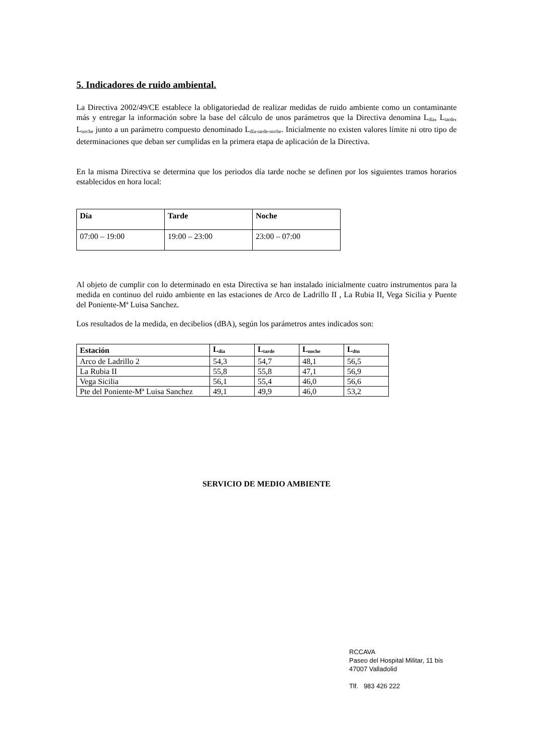5. Indicadores de ruido ambiental.
La Directiva 2002/49/CE establece la obligatoriedad de realizar medidas de ruido ambiente como un contaminante más y entregar la información sobre la base del cálculo de unos parámetros que la Directiva denomina L<sub>día</sub>, L<sub>tarde</sub>, L<sub>noche</sub> junto a un parámetro compuesto denominado L<sub>día-tarde-noche</sub>. Inicialmente no existen valores límite ni otro tipo de determinaciones que deban ser cumplidas en la primera etapa de aplicación de la Directiva.
En la misma Directiva se determina que los periodos día tarde noche se definen por los siguientes tramos horarios establecidos en hora local:
| Día | Tarde | Noche |
| --- | --- | --- |
| 07:00 – 19:00 | 19:00 – 23:00 | 23:00 – 07:00 |
Al objeto de cumplir con lo determinado en esta Directiva se han instalado inicialmente cuatro instrumentos para la medida en continuo del ruido ambiente en las estaciones de Arco de Ladrillo II , La Rubia II, Vega Sicilia y Puente del Poniente-Mª Luisa Sanchez.
Los resultados de la medida, en decibelios (dBA), según los parámetros antes indicados son:
| Estación | L<sub>día</sub> | L<sub>tarde</sub> | L<sub>noche</sub> | L<sub>dtn</sub> |
| --- | --- | --- | --- | --- |
| Arco de Ladrillo 2 | 54,3 | 54,7 | 48,1 | 56,5 |
| La Rubia II | 55,8 | 55,8 | 47,1 | 56,9 |
| Vega Sicilia | 56,1 | 55,4 | 46,0 | 56,6 |
| Pte del Poniente-Mª Luisa Sanchez | 49,1 | 49,9 | 46,0 | 53,2 |
SERVICIO DE MEDIO AMBIENTE
RCCAVA
Paseo del Hospital Militar, 11 bis
47007 Valladolid
Tlf. 983 426 222